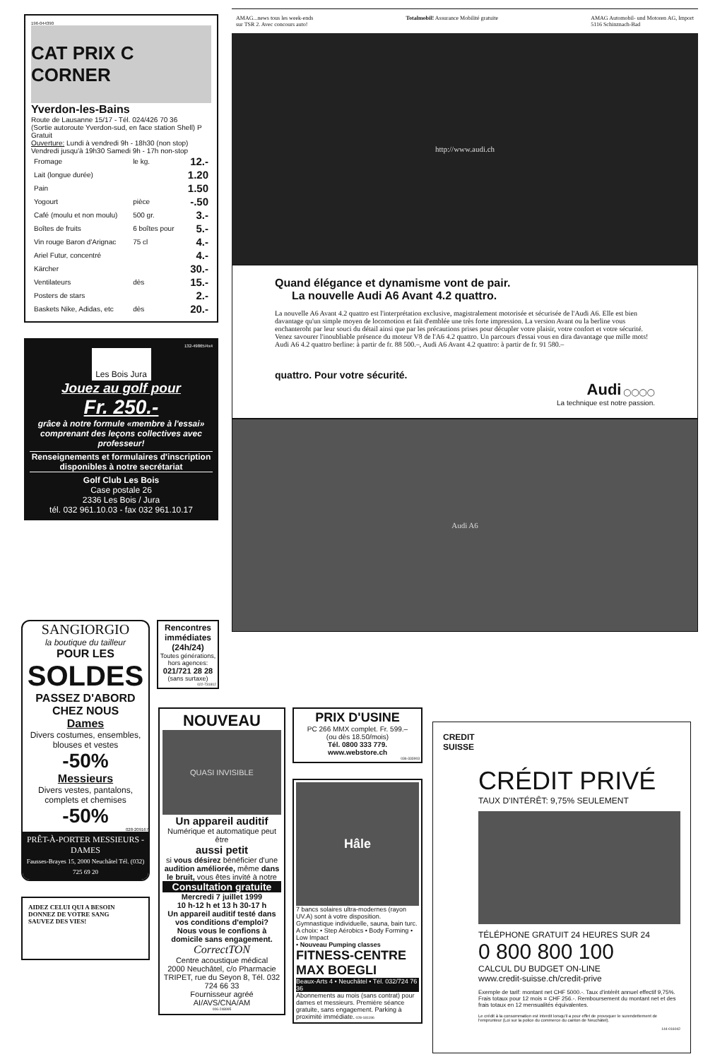196-044390
CAT PRIX C CORNER
Yverdon-les-Bains
Route de Lausanne 15/17 - Tél. 024/426 70 36
(Sortie autoroute Yverdon-sud, en face station Shell) P Gratuit
Ouverture: Lundi à vendredi 9h - 18h30 (non stop)
Vendredi jusqu'à 19h30 Samedi 9h - 17h non-stop
| Fromage | le kg. | 12.- |
| Lait (longue durée) | | 1.20 |
| Pain | | 1.50 |
| Yogourt | pièce | -.50 |
| Café (moulu et non moulu) | 500 gr. | 3.- |
| Boîtes de fruits | 6 boîtes pour | 5.- |
| Vin rouge Baron d'Arignac | 75 cl | 4.- |
| Ariel Futur, concentré | | 4.- |
| Kärcher | | 30.- |
| Ventilateurs | dès | 15.- |
| Posters de stars | | 2.- |
| Baskets Nike, Adidas, etc | dès | 20.- |
132-49865/4x4
Les Bois Jura
Jouez au golf pour
Fr. 250.-
grâce à notre formule «membre à l'essai» comprenant des leçons collectives avec professeur!
Renseignements et formulaires d'inscription disponibles à notre secrétariat
Golf Club Les Bois
Case postale 26
2336 Les Bois / Jura
tél. 032 961.10.03 - fax 032 961.10.17
SANGIORGIO
la boutique du tailleur
POUR LES
SOLDES
PASSEZ D'ABORD CHEZ NOUS
Dames
Divers costumes, ensembles, blouses et vestes
-50%
Messieurs
Divers vestes, pantalons, complets et chemises
-50%
028-209167
PRÊT-À-PORTER MESSIEURS - DAMES
Fausses-Brayes 15, 2000 Neuchâtel Tél. (032) 725 69 20
AIDEZ CELUI QUI A BESOIN
DONNEZ DE VOTRE SANG
SAUVEZ DES VIES!
Rencontres immédiates (24h/24)
Toutes générations, hors agences:
021/721 28 28
(sans surtaxe)
022-731812
NOUVEAU
QUASI INVISIBLE
Un appareil auditif
Numérique et automatique peut être
aussi petit
si vous désirez bénéficier d'une audition améliorée, même dans le bruit, vous êtes invité à notre
Consultation gratuite
Mercredi 7 juillet 1999
10 h-12 h et 13 h 30-17 h
Un appareil auditif testé dans vos conditions d'emploi?
Nous vous le confions à domicile sans engagement.
CorrectTON
Centre acoustique médical
2000 Neuchâtel, c/o Pharmacie TRIPET, rue du Seyon 8, Tél. 032 724 66 33
Fournisseur agréé AI/AVS/CNA/AM
006-248995
PRIX D'USINE
PC 266 MMX complet. Fr. 599.–
(ou dès 18.50/mois)
Tél. 0800 333 779.
www.webstore.ch
036-333903
Hâle
7 bancs solaires ultra-modernes (rayon UV.A) sont à votre disposition. Gymnastique individuelle, sauna, bain turc.
A choix: • Step Aérobics • Body Forming • Low Impact
• Nouveau Pumping classes
FITNESS-CENTRE MAX BOEGLI
Beaux-Arts 4 • Neuchâtel • Tél. 032/724 76 36
Abonnements au mois (sans contrat) pour dames et messieurs. Première séance gratuite, sans engagement. Parking à proximité immédiate. 028-181196
CREDIT
SUISSE
CRÉDIT PRIVÉ
TAUX D'INTÉRÊT: 9,75% SEULEMENT
TÉLÉPHONE GRATUIT 24 HEURES SUR 24
0 800 800 100
CALCUL DU BUDGET ON-LINE
www.credit-suisse.ch/credit-prive
Exemple de tarif: montant net CHF 5000.-. Taux d'intérêt annuel effectif 9,75%. Frais totaux pour 12 mois = CHF 256.-. Remboursement du montant net et des frais totaux en 12 mensualités équivalentes.
Le crédit à la consommation est interdit lorsqu'il a pour effet de provoquer le surendettement de l'emprunteur (Loi sur la police du commerce du canton de Neuchâtel).
144-016042
AMAG...news tous les week-ends
sur TSR 2. Avec concours auto! Totalmobil! Assurance Mobilité gratuite AMAG Automobil- und Motoren AG, Import
5116 Schinznach-Bad
http://www.audi.ch
Quand élégance et dynamisme vont de pair.
La nouvelle Audi A6 Avant 4.2 quattro.
La nouvelle A6 Avant 4.2 quattro est l'interprétation exclusive, magistralement motorisée et sécurisée de l'Audi A6. Elle est bien davantage qu'un simple moyen de locomotion et fait d'emblée une très forte impression. La version Avant ou la berline vous enchanteroht par leur souci du détail ainsi que par les précautions prises pour décupler votre plaisir, votre confort et votre sécurité. Venez savourer l'inoubliable présence du moteur V8 de l'A6 4.2 quattro. Un parcours d'essai vous en dira davantage que mille mots!
Audi A6 4.2 quattro berline: à partir de fr. 88 500.–, Audi A6 Avant 4.2 quattro: à partir de fr. 91 580.–
quattro. Pour votre sécurité.
Audi ◯◯◯◯
La technique est notre passion.
Audi A6